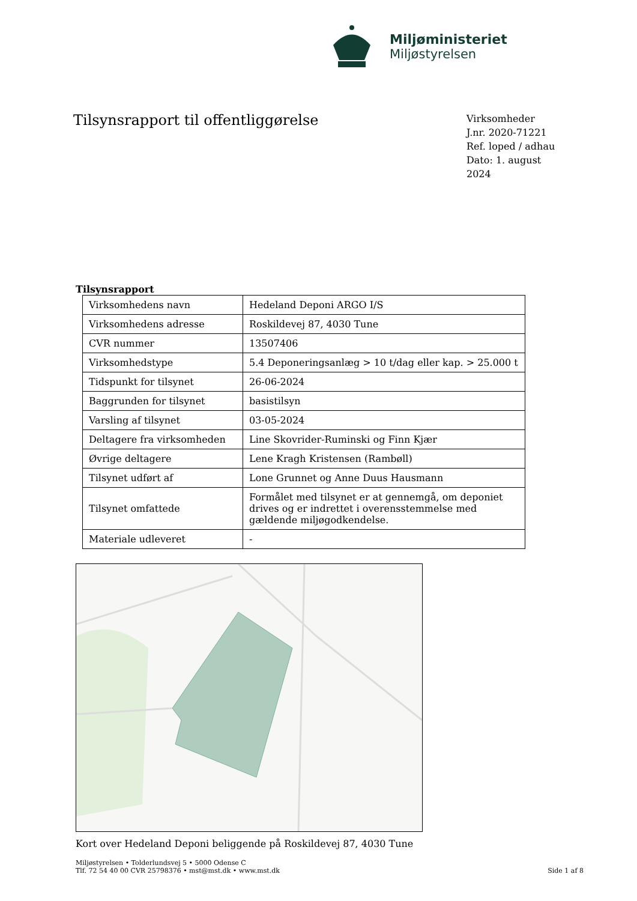Miljøministeriet
Miljøstyrelsen
Tilsynsrapport til offentliggørelse
Virksomheder
J.nr. 2020-71221
Ref. loped / adhau
Dato: 1. august 2024
Tilsynsrapport
| Virksomhedens navn | Hedeland Deponi ARGO I/S |
| Virksomhedens adresse | Roskildevej 87, 4030 Tune |
| CVR nummer | 13507406 |
| Virksomhedstype | 5.4 Deponeringsanlæg > 10 t/dag eller kap. > 25.000 t |
| Tidspunkt for tilsynet | 26-06-2024 |
| Baggrunden for tilsynet | basistilsyn |
| Varsling af tilsynet | 03-05-2024 |
| Deltagere fra virksomheden | Line Skovrider-Ruminski og Finn Kjær |
| Øvrige deltagere | Lene Kragh Kristensen (Rambøll) |
| Tilsynet udført af | Lone Grunnet og Anne Duus Hausmann |
| Tilsynet omfattede | Formålet med tilsynet er at gennemgå, om deponiet drives og er indrettet i overensstemmelse med gældende miljøgodkendelse. |
| Materiale udleveret | - |
Kort over Hedeland Deponi beliggende på Roskildevej 87, 4030 Tune
Miljøstyrelsen • Tolderlundsvej 5 • 5000 Odense C
Tlf. 72 54 40 00 CVR 25798376 • mst@mst.dk • www.mst.dk
Side 1 af 8